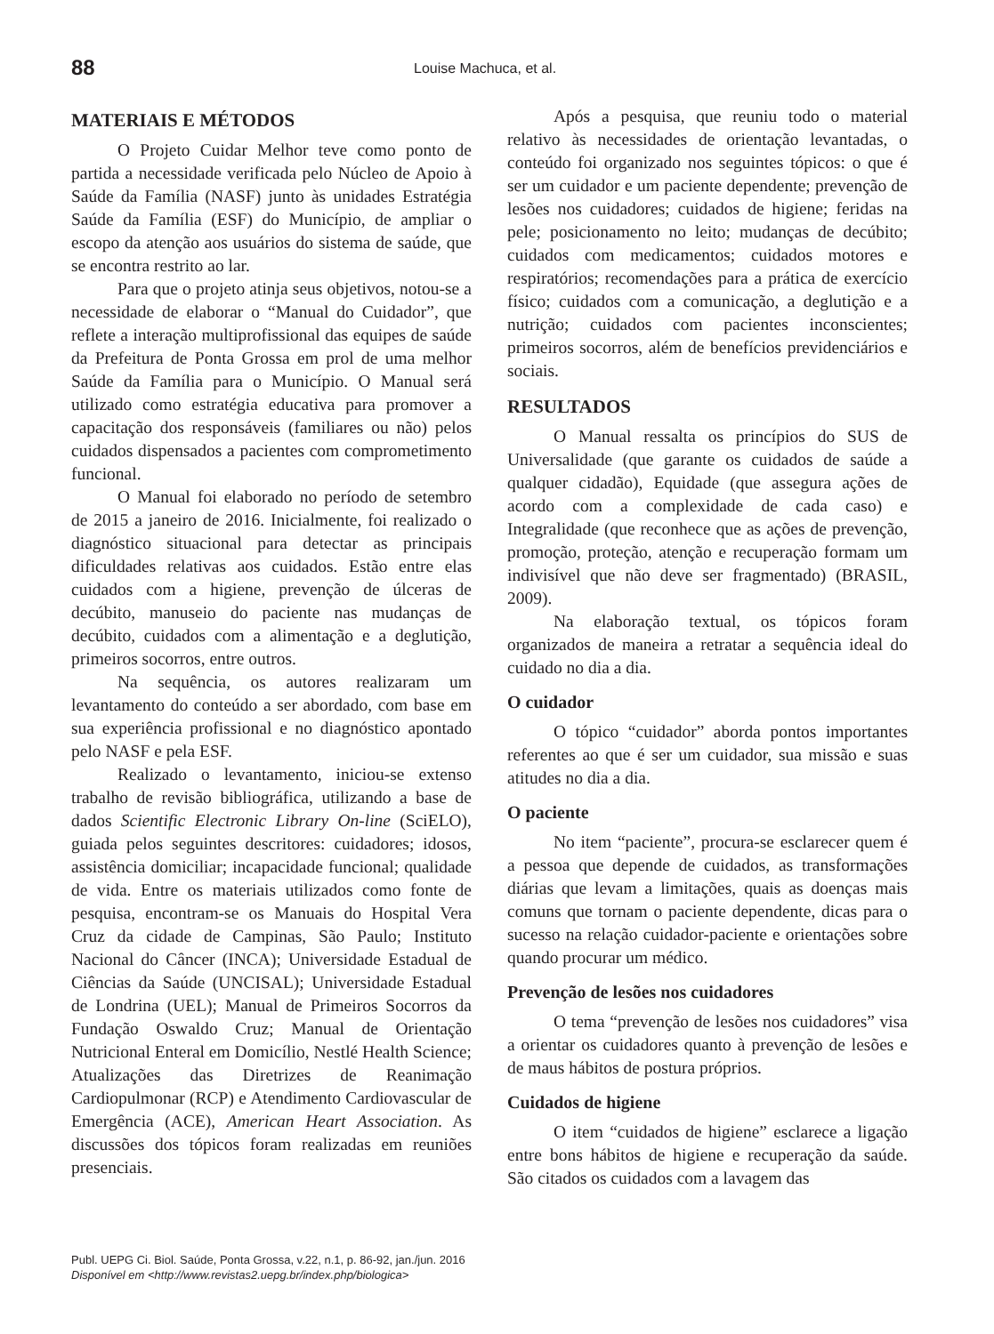88 Louise Machuca, et al.
MATERIAIS E MÉTODOS
O Projeto Cuidar Melhor teve como ponto de partida a necessidade verificada pelo Núcleo de Apoio à Saúde da Família (NASF) junto às unidades Estratégia Saúde da Família (ESF) do Município, de ampliar o escopo da atenção aos usuários do sistema de saúde, que se encontra restrito ao lar.
Para que o projeto atinja seus objetivos, notou-se a necessidade de elaborar o “Manual do Cuidador”, que reflete a interação multiprofissional das equipes de saúde da Prefeitura de Ponta Grossa em prol de uma melhor Saúde da Família para o Município. O Manual será utilizado como estratégia educativa para promover a capacitação dos responsáveis (familiares ou não) pelos cuidados dispensados a pacientes com comprometimento funcional.
O Manual foi elaborado no período de setembro de 2015 a janeiro de 2016. Inicialmente, foi realizado o diagnóstico situacional para detectar as principais dificuldades relativas aos cuidados. Estão entre elas cuidados com a higiene, prevenção de úlceras de decúbito, manuseio do paciente nas mudanças de decúbito, cuidados com a alimentação e a deglutição, primeiros socorros, entre outros.
Na sequência, os autores realizaram um levantamento do conteúdo a ser abordado, com base em sua experiência profissional e no diagnóstico apontado pelo NASF e pela ESF.
Realizado o levantamento, iniciou-se extenso trabalho de revisão bibliográfica, utilizando a base de dados Scientific Electronic Library On-line (SciELO), guiada pelos seguintes descritores: cuidadores; idosos, assistência domiciliar; incapacidade funcional; qualidade de vida. Entre os materiais utilizados como fonte de pesquisa, encontram-se os Manuais do Hospital Vera Cruz da cidade de Campinas, São Paulo; Instituto Nacional do Câncer (INCA); Universidade Estadual de Ciências da Saúde (UNCISAL); Universidade Estadual de Londrina (UEL); Manual de Primeiros Socorros da Fundação Oswaldo Cruz; Manual de Orientação Nutricional Enteral em Domicílio, Nestlé Health Science; Atualizações das Diretrizes de Reanimação Cardiopulmonar (RCP) e Atendimento Cardiovascular de Emergência (ACE), American Heart Association. As discussões dos tópicos foram realizadas em reuniões presenciais.
Após a pesquisa, que reuniu todo o material relativo às necessidades de orientação levantadas, o conteúdo foi organizado nos seguintes tópicos: o que é ser um cuidador e um paciente dependente; prevenção de lesões nos cuidadores; cuidados de higiene; feridas na pele; posicionamento no leito; mudanças de decúbito; cuidados com medicamentos; cuidados motores e respiratórios; recomendações para a prática de exercício físico; cuidados com a comunicação, a deglutição e a nutrição; cuidados com pacientes inconscientes; primeiros socorros, além de benefícios previdenciários e sociais.
RESULTADOS
O Manual ressalta os princípios do SUS de Universalidade (que garante os cuidados de saúde a qualquer cidadão), Equidade (que assegura ações de acordo com a complexidade de cada caso) e Integralidade (que reconhece que as ações de prevenção, promoção, proteção, atenção e recuperação formam um indivisível que não deve ser fragmentado) (BRASIL, 2009).
Na elaboração textual, os tópicos foram organizados de maneira a retratar a sequência ideal do cuidado no dia a dia.
O cuidador
O tópico “cuidador” aborda pontos importantes referentes ao que é ser um cuidador, sua missão e suas atitudes no dia a dia.
O paciente
No item “paciente”, procura-se esclarecer quem é a pessoa que depende de cuidados, as transformações diárias que levam a limitações, quais as doenças mais comuns que tornam o paciente dependente, dicas para o sucesso na relação cuidador-paciente e orientações sobre quando procurar um médico.
Prevenção de lesões nos cuidadores
O tema “prevenção de lesões nos cuidadores” visa a orientar os cuidadores quanto à prevenção de lesões e de maus hábitos de postura próprios.
Cuidados de higiene
O item “cuidados de higiene” esclarece a ligação entre bons hábitos de higiene e recuperação da saúde. São citados os cuidados com a lavagem das
Publ. UEPG Ci. Biol. Saúde, Ponta Grossa, v.22, n.1, p. 86-92, jan./jun. 2016
Disponível em <http://www.revistas2.uepg.br/index.php/biologica>